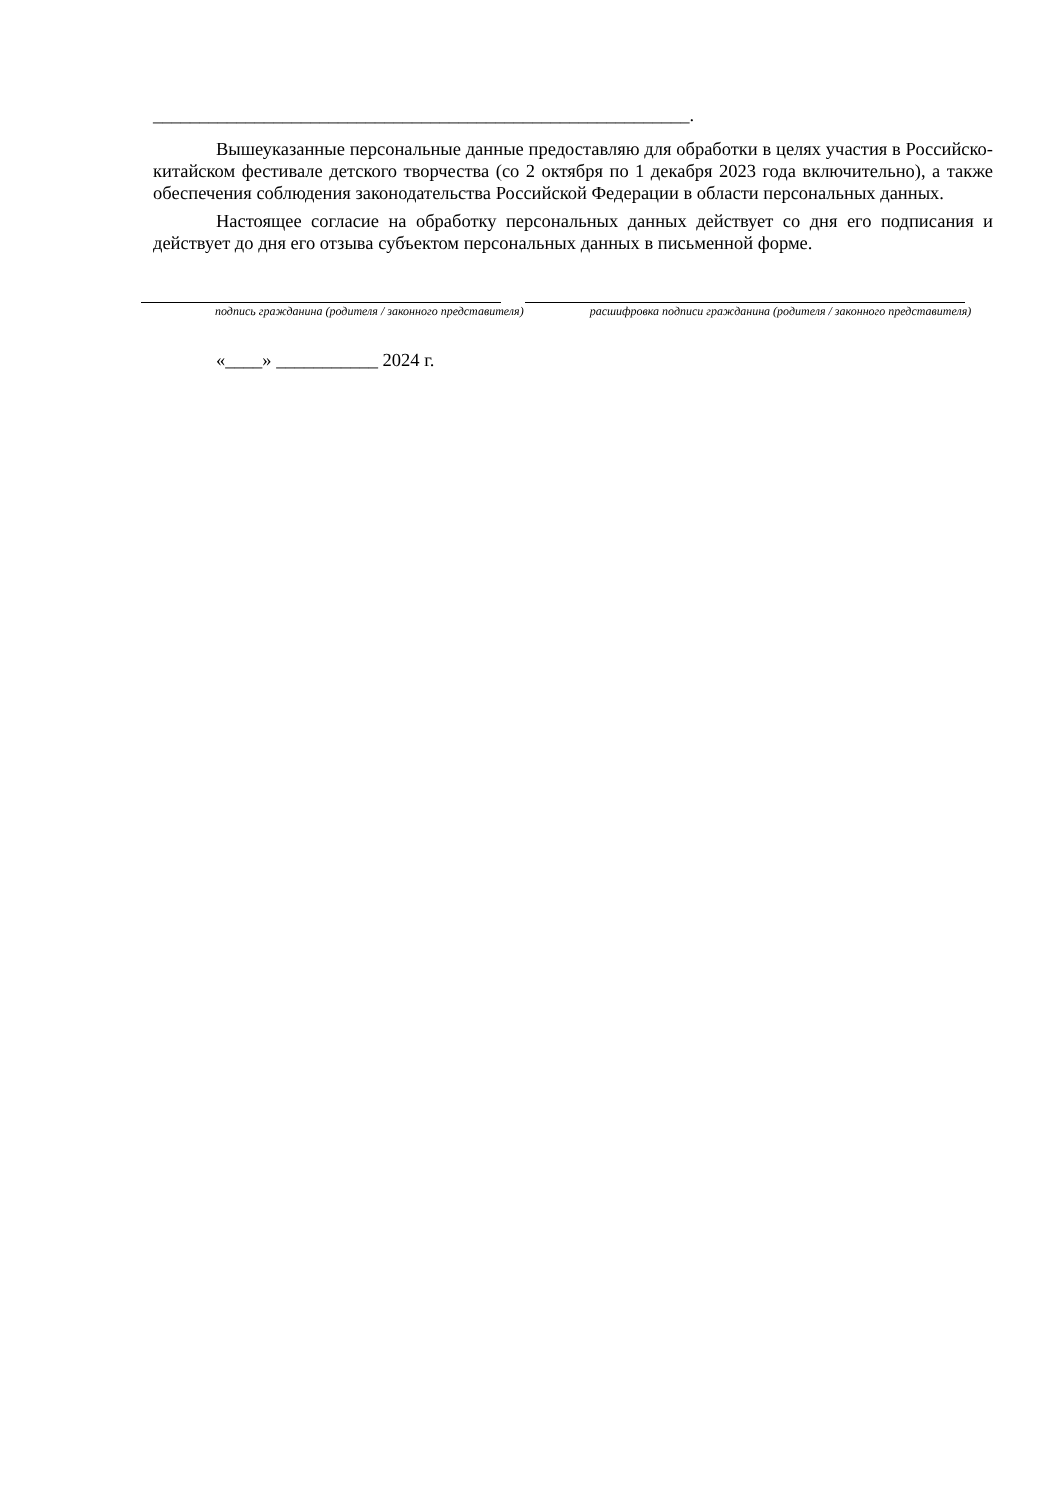__________________________________________________________.
Вышеуказанные персональные данные предоставляю для обработки в целях участия в Российско-китайском фестивале детского творчества (со 2 октября по 1 декабря 2023 года включительно), а также обеспечения соблюдения законодательства Российской Федерации в области персональных данных.
Настоящее согласие на обработку персональных данных действует со дня его подписания и действует до дня его отзыва субъектом персональных данных в письменной форме.
подпись гражданина (родителя / законного представителя) расшифровка подписи гражданина (родителя / законного представителя)
«____» ___________ 2024 г.